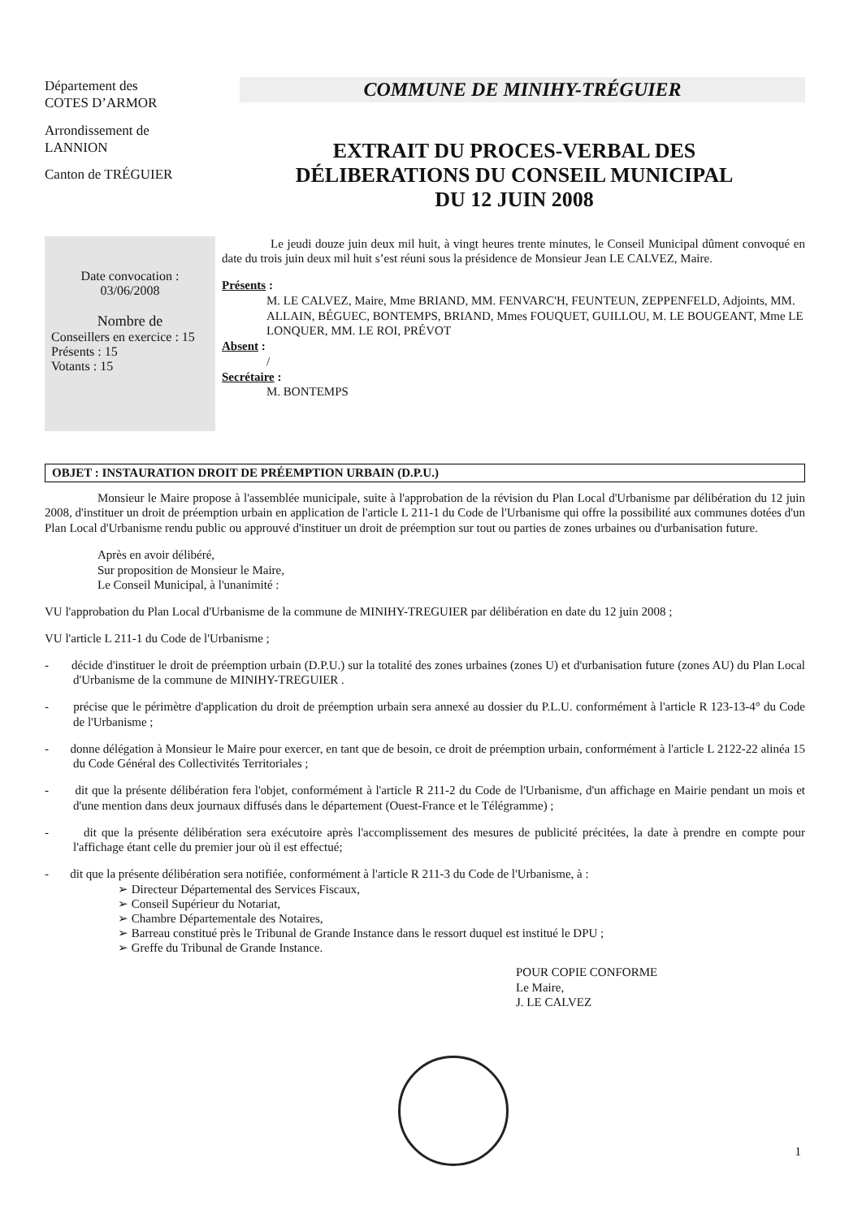Département des
COTES D’ARMOR
Arrondissement de
LANNION
Canton de TRÉGUIER
COMMUNE DE MINIHY-TRÉGUIER
EXTRAIT DU PROCES-VERBAL DES
DÉLIBERATIONS DU CONSEIL MUNICIPAL
DU 12 JUIN 2008
Date convocation :
03/06/2008
Nombre de
Conseillers en exercice : 15
Présents : 15
Votants : 15
Le jeudi douze juin deux mil huit, à vingt heures trente minutes, le Conseil Municipal dûment convoqué en date du trois juin deux mil huit s’est réuni sous la présidence de Monsieur Jean LE CALVEZ, Maire.
Présents :
M. LE CALVEZ, Maire, Mme BRIAND, MM. FENVARC'H, FEUNTEUN, ZEPPENFELD, Adjoints, MM. ALLAIN, BÉGUEC, BONTEMPS, BRIAND, Mmes FOUQUET, GUILLOU, M. LE BOUGEANT, Mme LE LONQUER, MM. LE ROI, PRÉVOT
Absent :
/
Secrétaire :
M. BONTEMPS
OBJET : INSTAURATION DROIT DE PRÉEMPTION URBAIN (D.P.U.)
Monsieur le Maire propose à l'assemblée municipale, suite à l'approbation de la révision du Plan Local d'Urbanisme par délibération du 12 juin 2008, d'instituer un droit de préemption urbain en application de l'article L 211-1 du Code de l'Urbanisme qui offre la possibilité aux communes dotées d'un Plan Local d'Urbanisme rendu public ou approuvé d'instituer un droit de préemption sur tout ou parties de zones urbaines ou d'urbanisation future.
Après en avoir délibéré,
Sur proposition de Monsieur le Maire,
Le Conseil Municipal, à l'unanimité :
VU l'approbation du Plan Local d'Urbanisme de la commune de MINIHY-TREGUIER par délibération en date du 12 juin 2008 ;
VU l'article L 211-1 du Code de l'Urbanisme ;
- décide d'instituer le droit de préemption urbain (D.P.U.) sur la totalité des zones urbaines (zones U) et d'urbanisation future (zones AU) du Plan Local d'Urbanisme de la commune de MINIHY-TREGUIER .
- précise que le périmètre d'application du droit de préemption urbain sera annexé au dossier du P.L.U. conformément à l'article R 123-13-4° du Code de l'Urbanisme ;
- donne délégation à Monsieur le Maire pour exercer, en tant que de besoin, ce droit de préemption urbain, conformément à l'article L 2122-22 alinéa 15 du Code Général des Collectivités Territoriales ;
- dit que la présente délibération fera l'objet, conformément à l'article R 211-2 du Code de l'Urbanisme, d'un affichage en Mairie pendant un mois et d'une mention dans deux journaux diffusés dans le département (Ouest-France et le Télégramme) ;
- dit que la présente délibération sera exécutoire après l'accomplissement des mesures de publicité précitées, la date à prendre en compte pour l'affichage étant celle du premier jour où il est effectué;
- dit que la présente délibération sera notifiée, conformément à l'article R 211-3 du Code de l'Urbanisme, à :
➢ Directeur Départemental des Services Fiscaux,
➢ Conseil Supérieur du Notariat,
➢ Chambre Départementale des Notaires,
➢ Barreau constitué près le Tribunal de Grande Instance dans le ressort duquel est institué le DPU ;
➢ Greffe du Tribunal de Grande Instance.
POUR COPIE CONFORME
Le Maire,
J. LE CALVEZ
1